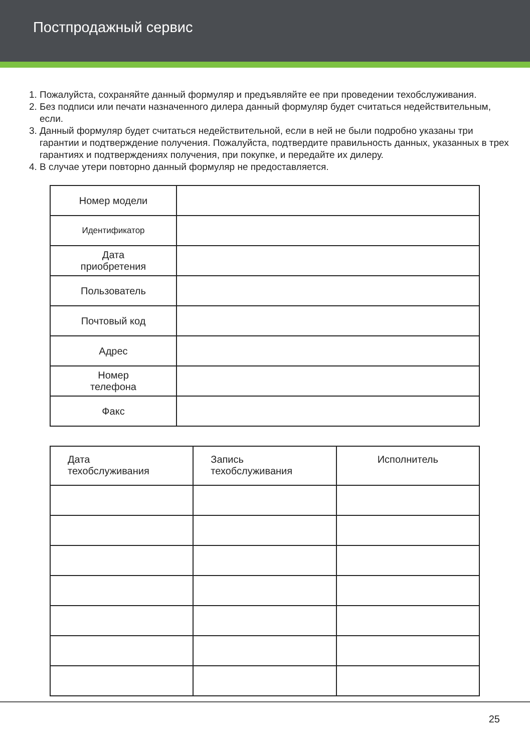Постпродажный сервис
1. Пожалуйста, сохраняйте данный формуляр и предъявляйте ее при проведении техобслуживания.
2. Без подписи или печати назначенного дилера данный формуляр будет считаться недействительным, если.
3. Данный формуляр будет считаться недействительной, если в ней не были подробно указаны три гарантии и подтверждение получения. Пожалуйста, подтвердите правильность данных, указанных в трех гарантиях и подтверждениях получения, при покупке, и передайте их дилеру.
4. В случае утери повторно данный формуляр не предоставляется.
| Номер модели | |
| Идентификатор | |
| Дата приобретения | |
| Пользователь | |
| Почтовый код | |
| Адрес | |
| Номер телефона | |
| Факс | |
| Дата техобслуживания | Запись техобслуживания | Исполнитель |
25